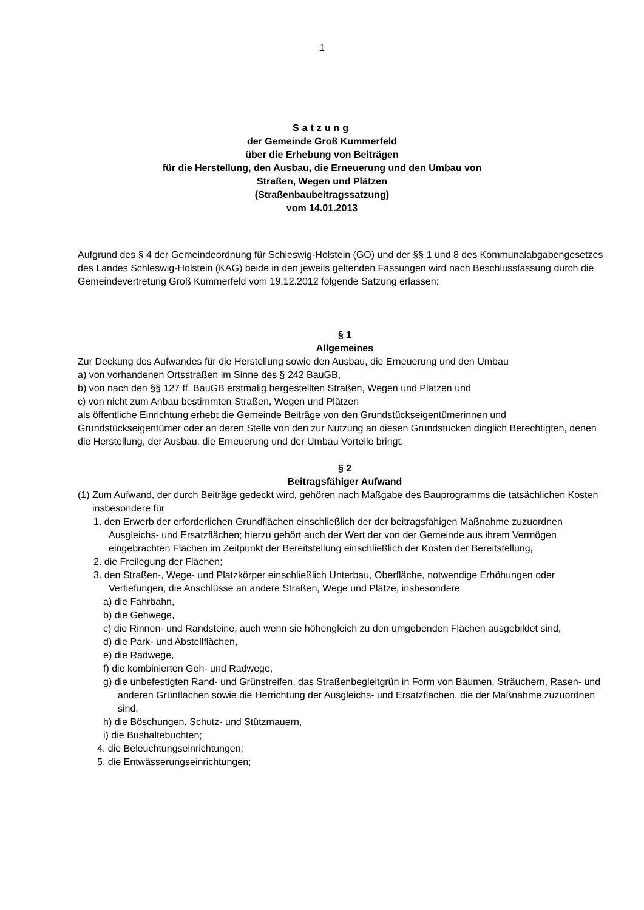1
Satzung
der Gemeinde Groß Kummerfeld
über die Erhebung von Beiträgen
für die Herstellung, den Ausbau, die Erneuerung und den Umbau von
Straßen, Wegen und Plätzen
(Straßenbaubeitragssatzung)
vom 14.01.2013
Aufgrund des § 4 der Gemeindeordnung für Schleswig-Holstein (GO) und der §§ 1 und 8 des Kommunalabgabengesetzes des Landes Schleswig-Holstein (KAG) beide in den jeweils geltenden Fassungen wird nach Beschlussfassung durch die Gemeindevertretung Groß Kummerfeld vom 19.12.2012 folgende Satzung erlassen:
§ 1
Allgemeines
Zur Deckung des Aufwandes für die Herstellung sowie den Ausbau, die Erneuerung und den Umbau
a) von vorhandenen Ortsstraßen im Sinne des § 242 BauGB,
b) von nach den §§ 127 ff. BauGB erstmalig hergestellten Straßen, Wegen und Plätzen und
c) von nicht zum Anbau bestimmten Straßen, Wegen und Plätzen
als öffentliche Einrichtung erhebt die Gemeinde Beiträge von den Grundstückseigentümerinnen und Grundstückseigentümer oder an deren Stelle von den zur Nutzung an diesen Grundstücken dinglich Berechtigten, denen die Herstellung, der Ausbau, die Erneuerung und der Umbau Vorteile bringt.
§ 2
Beitragsfähiger Aufwand
(1) Zum Aufwand, der durch Beiträge gedeckt wird, gehören nach Maßgabe des Bauprogramms die tatsächlichen Kosten insbesondere für
1. den Erwerb der erforderlichen Grundflächen einschließlich der der beitragsfähigen Maßnahme zuzuordnen Ausgleichs- und Ersatzflächen; hierzu gehört auch der Wert der von der Gemeinde aus ihrem Vermögen eingebrachten Flächen im Zeitpunkt der Bereitstellung einschließlich der Kosten der Bereitstellung,
2. die Freilegung der Flächen;
3. den Straßen-, Wege- und Platzkörper einschließlich Unterbau, Oberfläche, notwendige Erhöhungen oder Vertiefungen, die Anschlüsse an andere Straßen, Wege und Plätze, insbesondere
a) die Fahrbahn,
b) die Gehwege,
c) die Rinnen- und Randsteine, auch wenn sie höhengleich zu den umgebenden Flächen ausgebildet sind,
d) die Park- und Abstellflächen,
e) die Radwege,
f) die kombinierten Geh- und Radwege,
g) die unbefestigten Rand- und Grünstreifen, das Straßenbegleitgrün in Form von Bäumen, Sträuchern, Rasen- und anderen Grünflächen sowie die Herrichtung der Ausgleichs- und Ersatzflächen, die der Maßnahme zuzuordnen sind,
h) die Böschungen, Schutz- und Stützmauern,
i) die Bushaltebuchten;
4. die Beleuchtungseinrichtungen;
5. die Entwässerungseinrichtungen;